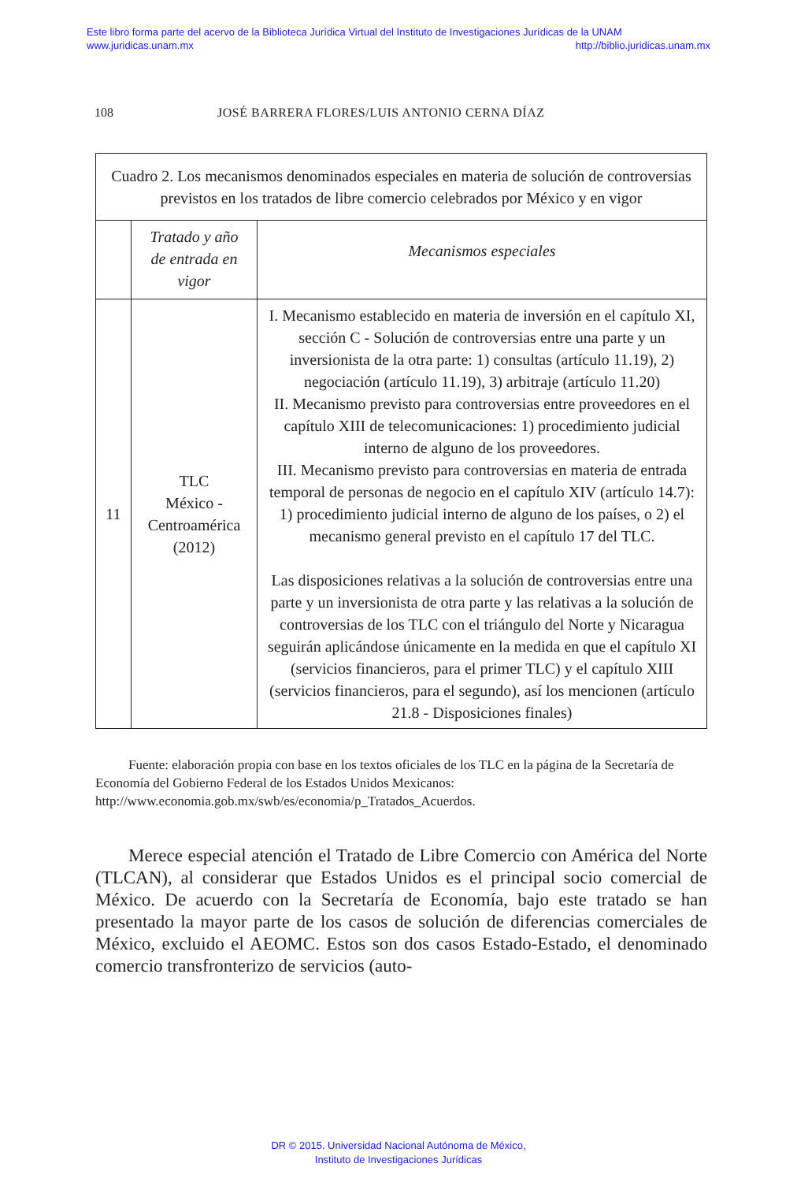Este libro forma parte del acervo de la Biblioteca Jurídica Virtual del Instituto de Investigaciones Jurídicas de la UNAM
www.juridicas.unam.mx http://biblio.juridicas.unam.mx
108 JOSÉ BARRERA FLORES/LUIS ANTONIO CERNA DÍAZ
| Cuadro 2. Los mecanismos denominados especiales en materia de solución de controversias previstos en los tratados de libre comercio celebrados por México y en vigor | | |
| --- | --- | --- |
| | Tratado y año de entrada en vigor | Mecanismos especiales |
| 11 | TLC México - Centroamérica (2012) | I. Mecanismo establecido en materia de inversión en el capítulo XI, sección C - Solución de controversias entre una parte y un inversionista de la otra parte: 1) consultas (artículo 11.19), 2) negociación (artículo 11.19), 3) arbitraje (artículo 11.20) II. Mecanismo previsto para controversias entre proveedores en el capítulo XIII de telecomunicaciones: 1) procedimiento judicial interno de alguno de los proveedores. III. Mecanismo previsto para controversias en materia de entrada temporal de personas de negocio en el capítulo XIV (artículo 14.7): 1) procedimiento judicial interno de alguno de los países, o 2) el mecanismo general previsto en el capítulo 17 del TLC. Las disposiciones relativas a la solución de controversias entre una parte y un inversionista de otra parte y las relativas a la solución de controversias de los TLC con el triángulo del Norte y Nicaragua seguirán aplicándose únicamente en la medida en que el capítulo XI (servicios financieros, para el primer TLC) y el capítulo XIII (servicios financieros, para el segundo), así los mencionen (artículo 21.8 - Disposiciones finales) |
Fuente: elaboración propia con base en los textos oficiales de los TLC en la página de la Secretaría de Economía del Gobierno Federal de los Estados Unidos Mexicanos: http://www.economia.gob.mx/swb/es/economia/p_Tratados_Acuerdos.
Merece especial atención el Tratado de Libre Comercio con América del Norte (TLCAN), al considerar que Estados Unidos es el principal socio comercial de México. De acuerdo con la Secretaría de Economía, bajo este tratado se han presentado la mayor parte de los casos de solución de dife­rencias comerciales de México, excluido el AEOMC. Estos son dos casos Estado-Estado, el denominado comercio transfronterizo de servicios (auto-
DR © 2015. Universidad Nacional Autónoma de México,
Instituto de Investigaciones Jurídicas